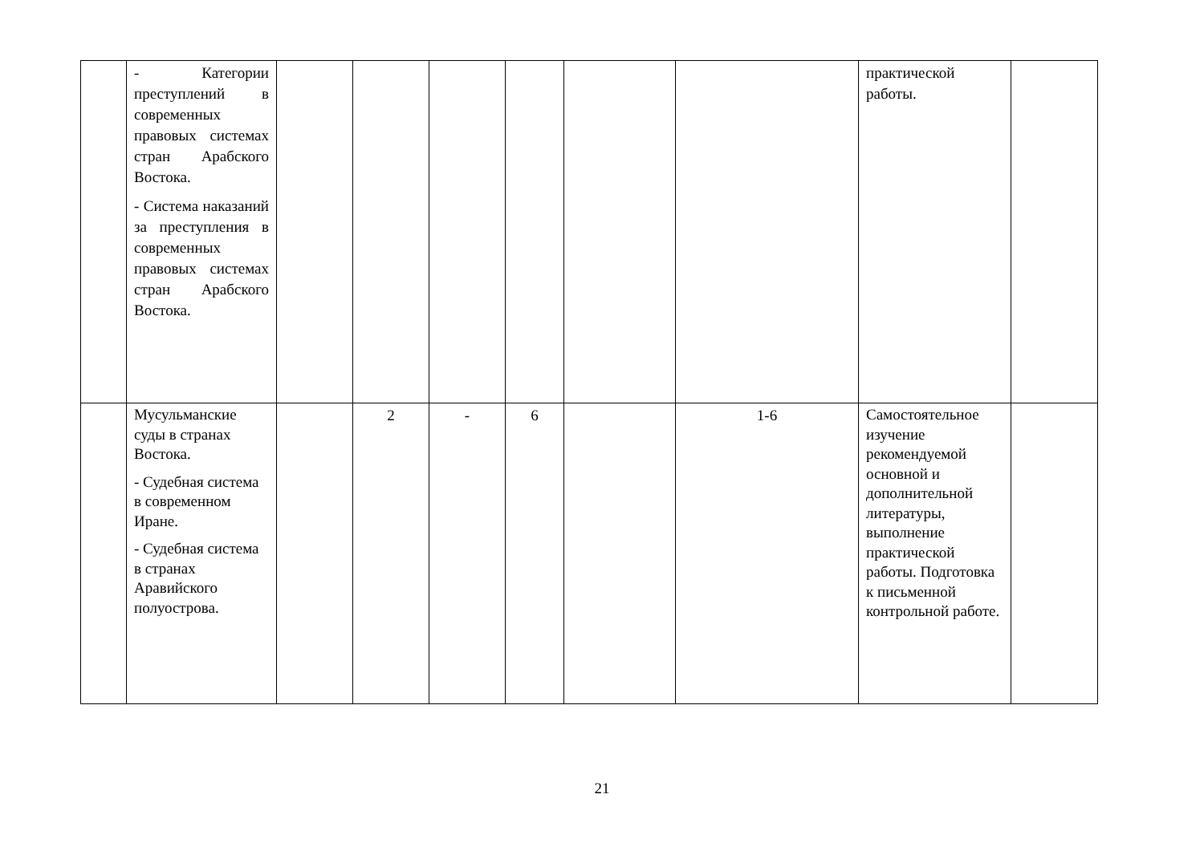| | - Категории преступлений в современных правовых системах стран Арабского Востока. - Система наказаний за преступления в современных правовых системах стран Арабского Востока. | | | | | | | практической работы. | |
| | Мусульманские суды в странах Востока. - Судебная система в современном Иране. - Судебная система в странах Аравийского полуострова. | | 2 | - | 6 | | 1-6 | Самостоятельное изучение рекомендуемой основной и дополнительной литературы, выполнение практической работы. Подготовка к письменной контрольной работе. | |
21